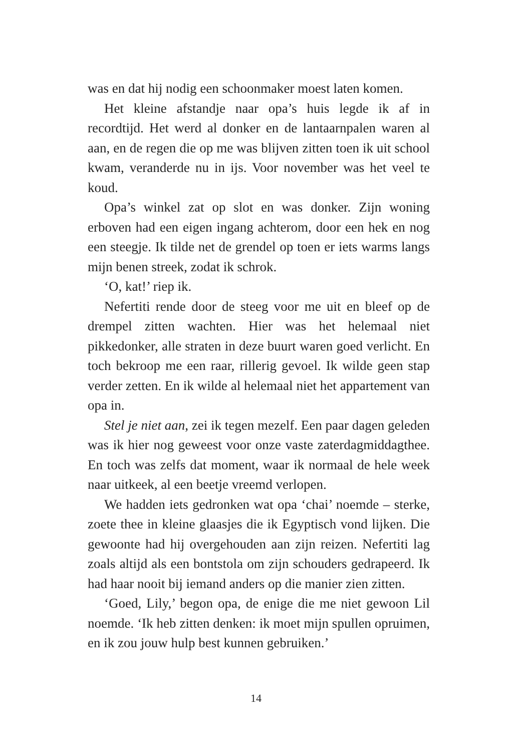was en dat hij nodig een schoonmaker moest laten komen.
Het kleine afstandje naar opa’s huis legde ik af in recordtijd. Het werd al donker en de lantaarnpalen waren al aan, en de regen die op me was blijven zitten toen ik uit school kwam, veranderde nu in ijs. Voor november was het veel te koud.
Opa’s winkel zat op slot en was donker. Zijn woning erboven had een eigen ingang achterom, door een hek en nog een steegje. Ik tilde net de grendel op toen er iets warms langs mijn benen streek, zodat ik schrok.
‘O, kat!’ riep ik.
Nefertiti rende door de steeg voor me uit en bleef op de drempel zitten wachten. Hier was het helemaal niet pikkedonker, alle straten in deze buurt waren goed verlicht. En toch bekroop me een raar, rillerig gevoel. Ik wilde geen stap verder zetten. En ik wilde al helemaal niet het appartement van opa in.
Stel je niet aan, zei ik tegen mezelf. Een paar dagen geleden was ik hier nog geweest voor onze vaste zaterdagmiddagthee. En toch was zelfs dat moment, waar ik normaal de hele week naar uitkeek, al een beetje vreemd verlopen.
We hadden iets gedronken wat opa ‘chai’ noemde – sterke, zoete thee in kleine glaasjes die ik Egyptisch vond lijken. Die gewoonte had hij overgehouden aan zijn reizen. Nefertiti lag zoals altijd als een bontstola om zijn schouders gedrapeerd. Ik had haar nooit bij iemand anders op die manier zien zitten.
‘Goed, Lily,’ begon opa, de enige die me niet gewoon Lil noemde. ‘Ik heb zitten denken: ik moet mijn spullen opruimen, en ik zou jouw hulp best kunnen gebruiken.’
14